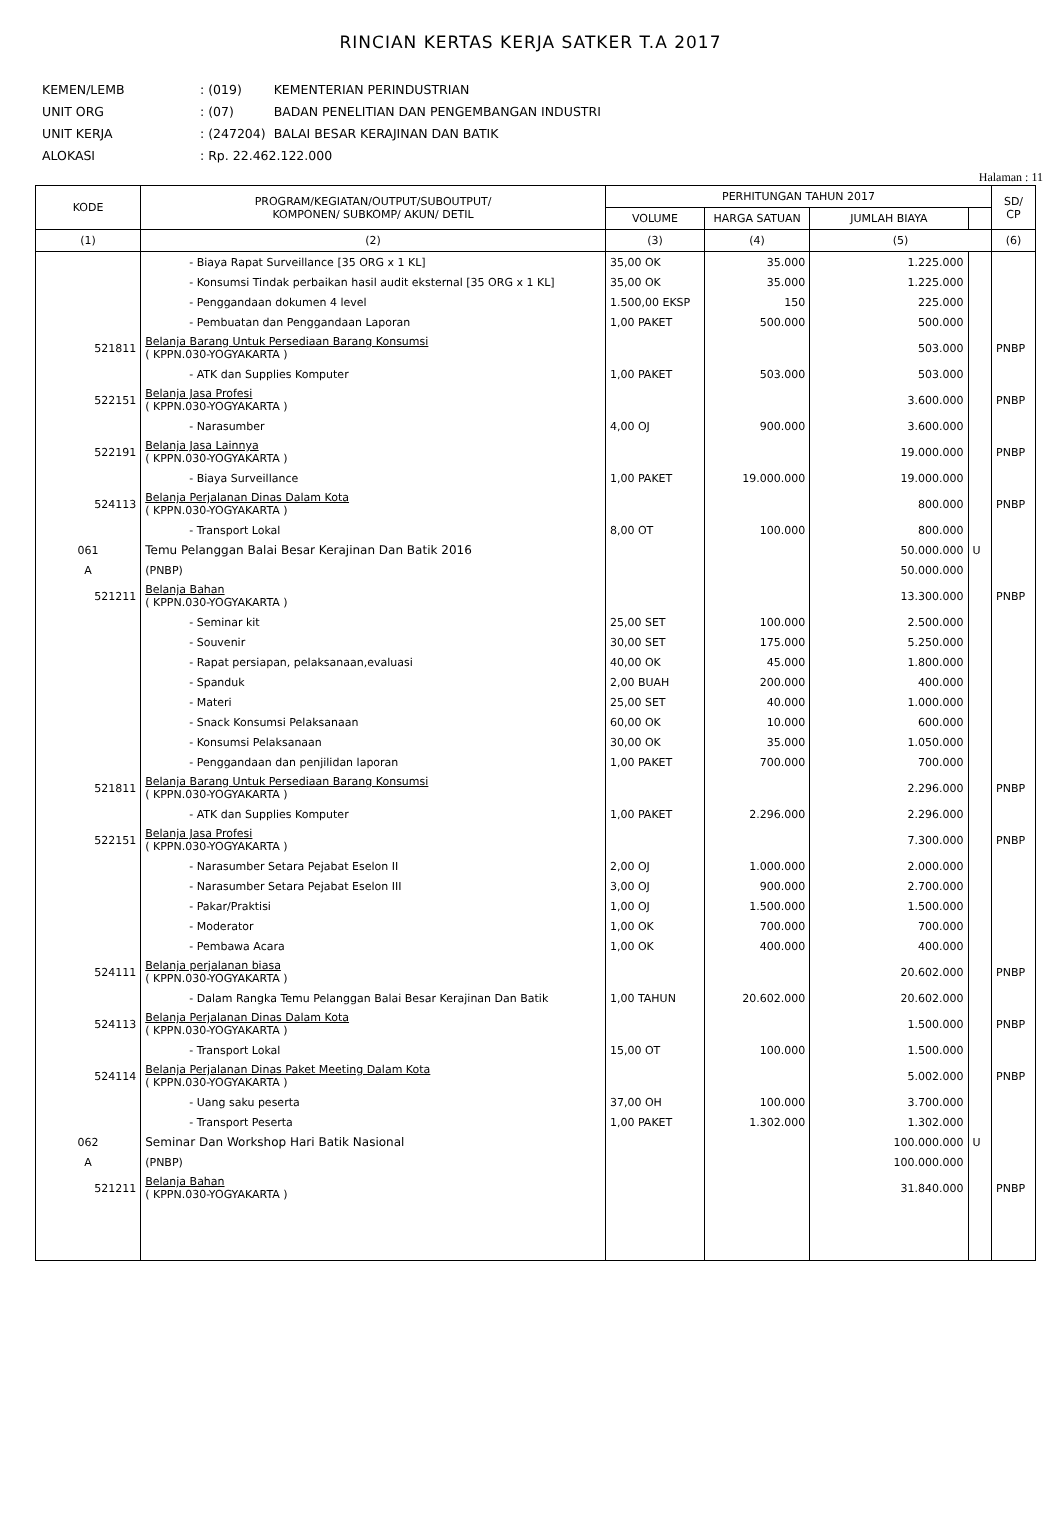RINCIAN KERTAS KERJA SATKER T.A 2017
| KEMEN/LEMB | : (019) | KEMENTERIAN PERINDUSTRIAN |
| UNIT ORG | : (07) | BADAN PENELITIAN DAN PENGEMBANGAN INDUSTRI |
| UNIT KERJA | : (247204) | BALAI BESAR KERAJINAN DAN BATIK |
| ALOKASI | : Rp. 22.462.122.000 | |
Halaman : 11
| KODE | PROGRAM/KEGIATAN/OUTPUT/SUBOUTPUT/ KOMPONEN/ SUBKOMP/ AKUN/ DETIL | PERHITUNGAN TAHUN 2017 | | | | SD/ CP |
| --- | --- | --- | --- | --- | --- | --- |
| | | VOLUME | HARGA SATUAN | JUMLAH BIAYA | | |
| (1) | (2) | (3) | (4) | (5) | | (6) |
| | - Biaya Rapat Surveillance [35 ORG x 1 KL] | 35,00 OK | 35.000 | 1.225.000 | | |
| | - Konsumsi Tindak perbaikan hasil audit eksternal [35 ORG x 1 KL] | 35,00 OK | 35.000 | 1.225.000 | | |
| | - Penggandaan dokumen 4 level | 1.500,00 EKSP | 150 | 225.000 | | |
| | - Pembuatan dan Penggandaan Laporan | 1,00 PAKET | 500.000 | 500.000 | | |
| 521811 | Belanja Barang Untuk Persediaan Barang Konsumsi ( KPPN.030-YOGYAKARTA ) | | | 503.000 | | PNBP |
| | - ATK dan Supplies Komputer | 1,00 PAKET | 503.000 | 503.000 | | |
| 522151 | Belanja Jasa Profesi ( KPPN.030-YOGYAKARTA ) | | | 3.600.000 | | PNBP |
| | - Narasumber | 4,00 OJ | 900.000 | 3.600.000 | | |
| 522191 | Belanja Jasa Lainnya ( KPPN.030-YOGYAKARTA ) | | | 19.000.000 | | PNBP |
| | - Biaya Surveillance | 1,00 PAKET | 19.000.000 | 19.000.000 | | |
| 524113 | Belanja Perjalanan Dinas Dalam Kota ( KPPN.030-YOGYAKARTA ) | | | 800.000 | | PNBP |
| | - Transport Lokal | 8,00 OT | 100.000 | 800.000 | | |
| 061 | Temu Pelanggan Balai Besar Kerajinan Dan Batik 2016 | | | 50.000.000 | U | |
| A | (PNBP) | | | 50.000.000 | | |
| 521211 | Belanja Bahan ( KPPN.030-YOGYAKARTA ) | | | 13.300.000 | | PNBP |
| | - Seminar kit | 25,00 SET | 100.000 | 2.500.000 | | |
| | - Souvenir | 30,00 SET | 175.000 | 5.250.000 | | |
| | - Rapat persiapan, pelaksanaan,evaluasi | 40,00 OK | 45.000 | 1.800.000 | | |
| | - Spanduk | 2,00 BUAH | 200.000 | 400.000 | | |
| | - Materi | 25,00 SET | 40.000 | 1.000.000 | | |
| | - Snack Konsumsi Pelaksanaan | 60,00 OK | 10.000 | 600.000 | | |
| | - Konsumsi Pelaksanaan | 30,00 OK | 35.000 | 1.050.000 | | |
| | - Penggandaan dan penjilidan laporan | 1,00 PAKET | 700.000 | 700.000 | | |
| 521811 | Belanja Barang Untuk Persediaan Barang Konsumsi ( KPPN.030-YOGYAKARTA ) | | | 2.296.000 | | PNBP |
| | - ATK dan Supplies Komputer | 1,00 PAKET | 2.296.000 | 2.296.000 | | |
| 522151 | Belanja Jasa Profesi ( KPPN.030-YOGYAKARTA ) | | | 7.300.000 | | PNBP |
| | - Narasumber Setara Pejabat Eselon II | 2,00 OJ | 1.000.000 | 2.000.000 | | |
| | - Narasumber Setara Pejabat Eselon III | 3,00 OJ | 900.000 | 2.700.000 | | |
| | - Pakar/Praktisi | 1,00 OJ | 1.500.000 | 1.500.000 | | |
| | - Moderator | 1,00 OK | 700.000 | 700.000 | | |
| | - Pembawa Acara | 1,00 OK | 400.000 | 400.000 | | |
| 524111 | Belanja perjalanan biasa ( KPPN.030-YOGYAKARTA ) | | | 20.602.000 | | PNBP |
| | - Dalam Rangka Temu Pelanggan Balai Besar Kerajinan Dan Batik | 1,00 TAHUN | 20.602.000 | 20.602.000 | | |
| 524113 | Belanja Perjalanan Dinas Dalam Kota ( KPPN.030-YOGYAKARTA ) | | | 1.500.000 | | PNBP |
| | - Transport Lokal | 15,00 OT | 100.000 | 1.500.000 | | |
| 524114 | Belanja Perjalanan Dinas Paket Meeting Dalam Kota ( KPPN.030-YOGYAKARTA ) | | | 5.002.000 | | PNBP |
| | - Uang saku peserta | 37,00 OH | 100.000 | 3.700.000 | | |
| | - Transport Peserta | 1,00 PAKET | 1.302.000 | 1.302.000 | | |
| 062 | Seminar Dan Workshop Hari Batik Nasional | | | 100.000.000 | U | |
| A | (PNBP) | | | 100.000.000 | | |
| 521211 | Belanja Bahan ( KPPN.030-YOGYAKARTA ) | | | 31.840.000 | | PNBP |